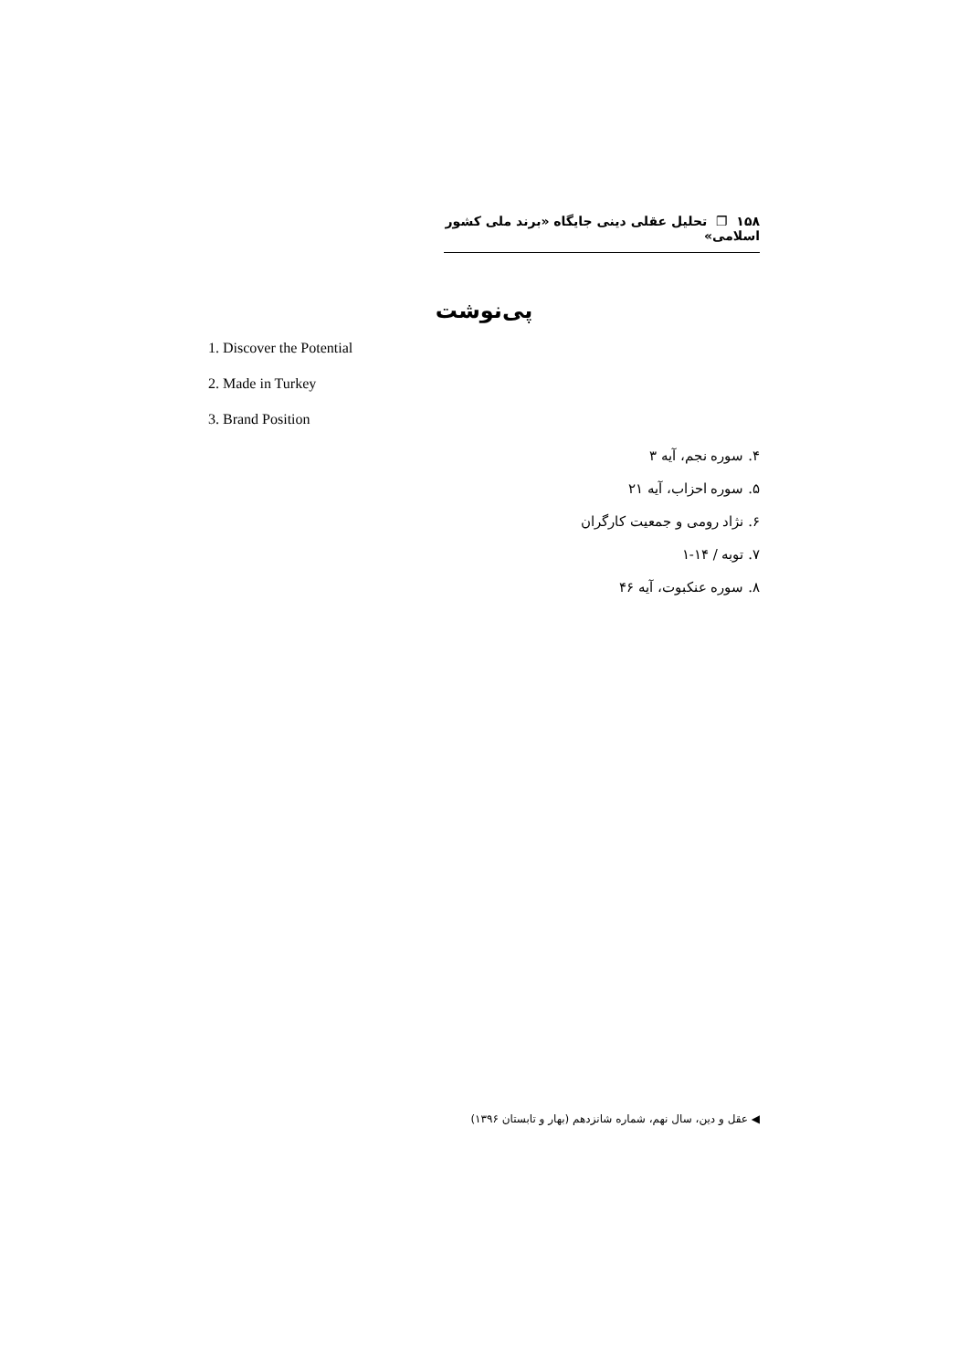۱۵۸ ❐ تحلیل عقلی دینی جایگاه «برند ملی کشور اسلامی»
پی‌نوشت
1. Discover the Potential
2. Made in Turkey
3. Brand Position
۴. سوره نجم، آیه ۳
۵. سوره احزاب، آیه ۲۱
۶. نژاد رومی و جمعیت کارگران
۷. توبه / ۱۴-۱
۸. سوره عنکبوت، آیه ۴۶
◀ عقل و دین، سال نهم، شماره شانزدهم (بهار و تابستان ۱۳۹۶)